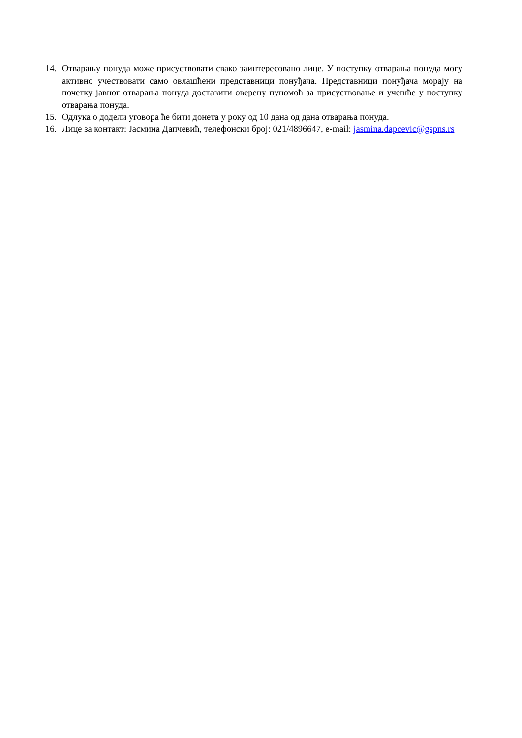14. Отварању понуда може присуствовати свако заинтересовано лице. У поступку отварања понуда могу активно учествовати само овлашћени представници понуђача. Представници понуђача морају на почетку јавног отварања понуда доставити оверену пуномоћ за присуствовање и учешће у поступку отварања понуда.
15. Одлука о додели уговора ће бити донета у року од 10 дана од дана отварања понуда.
16. Лице за контакт: Јасмина Дапчевић, телефонски број: 021/4896647, e-mail: jasmina.dapcevic@gspns.rs